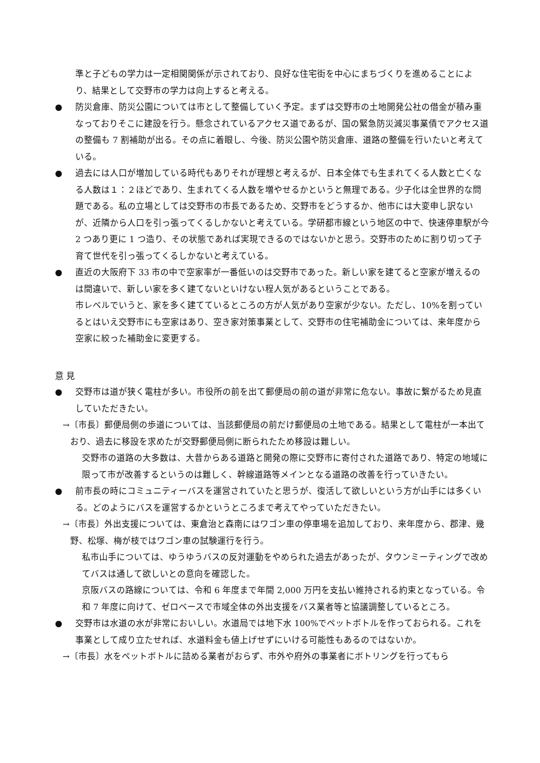準と子どもの学力は一定相関関係が示されており、良好な住宅街を中心にまちづくりを進めることにより、結果として交野市の学力は向上すると考える。
● 防災倉庫、防災公園については市として整備していく予定。まずは交野市の土地開発公社の借金が積み重なっておりそこに建設を行う。懸念されているアクセス道であるが、国の緊急防災減災事業債でアクセス道の整備も 7 割補助が出る。その点に着眼し、今後、防災公園や防災倉庫、道路の整備を行いたいと考えている。
● 過去には人口が増加している時代もありそれが理想と考えるが、日本全体でも生まれてくる人数と亡くなる人数は１：２ほどであり、生まれてくる人数を増やせるかというと無理である。少子化は全世界的な問題である。私の立場としては交野市の市長であるため、交野市をどうするか、他市には大変申し訳ないが、近隣から人口を引っ張ってくるしかないと考えている。学研都市線という地区の中で、快速停車駅が今 2 つあり更に 1 つ造り、その状態であれば実現できるのではないかと思う。交野市のために割り切って子育て世代を引っ張ってくるしかないと考えている。
● 直近の大阪府下 33 市の中で空家率が一番低いのは交野市であった。新しい家を建てると空家が増えるのは間違いで、新しい家を多く建てないといけない程人気があるということである。
市レベルでいうと、家を多く建てているところの方が人気があり空家が少ない。ただし、10%を割っているとはいえ交野市にも空家はあり、空き家対策事業として、交野市の住宅補助金については、来年度から空家に絞った補助金に変更する。
意 見
● 交野市は道が狭く電柱が多い。市役所の前を出て郵便局の前の道が非常に危ない。事故に繋がるため見直していただきたい。
→〔市長〕郵便局側の歩道については、当該郵便局の前だけ郵便局の土地である。結果として電柱が一本出ており、過去に移設を求めたが交野郵便局側に断られたため移設は難しい。
交野市の道路の大多数は、大昔からある道路と開発の際に交野市に寄付された道路であり、特定の地域に限って市が改善するというのは難しく、幹線道路等メインとなる道路の改善を行っていきたい。
● 前市長の時にコミュニティーバスを運営されていたと思うが、復活して欲しいという方が山手には多くいる。どのようにバスを運営するかというところまで考えてやっていただきたい。
→〔市長〕外出支援については、東倉治と森南にはワゴン車の停車場を追加しており、来年度から、郡津、幾野、松塚、梅が枝ではワゴン車の試験運行を行う。
私市山手については、ゆうゆうバスの反対運動をやめられた過去があったが、タウンミーティングで改めてバスは通して欲しいとの意向を確認した。
京阪バスの路線については、令和 6 年度まで年間 2,000 万円を支払い維持される約束となっている。令和 7 年度に向けて、ゼロベースで市域全体の外出支援をバス業者等と協議調整しているところ。
● 交野市は水道の水が非常においしい。水道局では地下水 100%でペットボトルを作っておられる。これを事業として成り立たせれば、水道料金も値上げせずにいける可能性もあるのではないか。
→〔市長〕水をペットボトルに詰める業者がおらず、市外や府外の事業者にボトリングを行ってもら